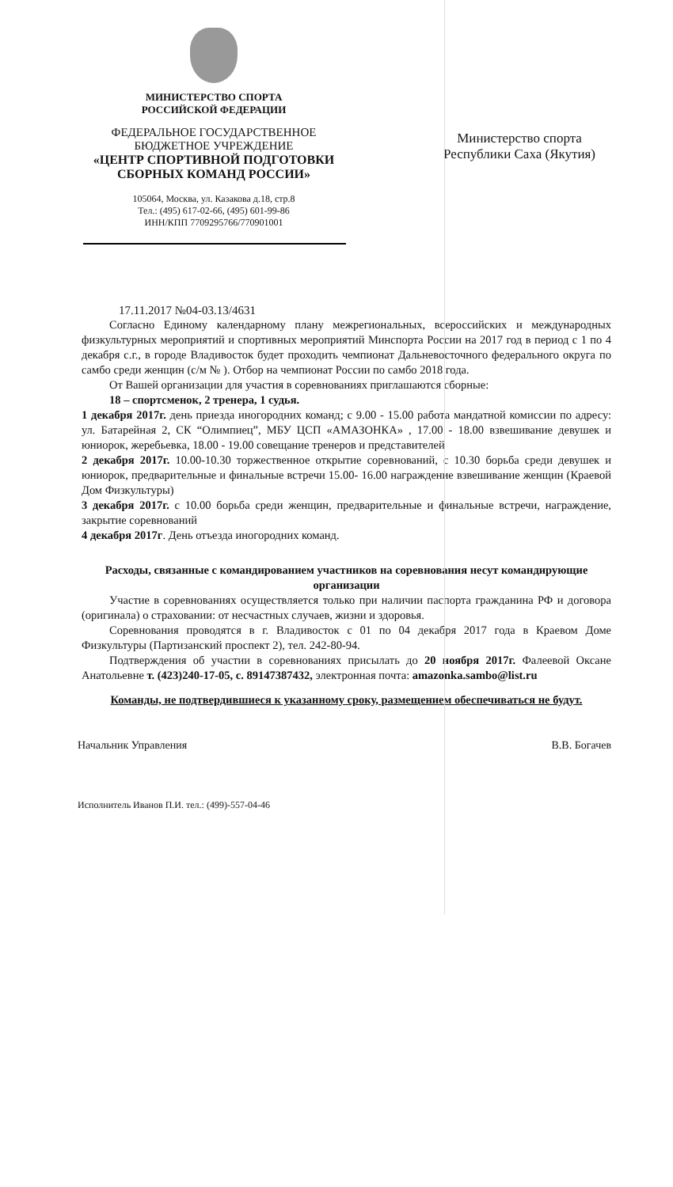МИНИСТЕРСТВО СПОРТА
РОССИЙСКОЙ ФЕДЕРАЦИИ
ФЕДЕРАЛЬНОЕ ГОСУДАРСТВЕННОЕ
БЮДЖЕТНОЕ УЧРЕЖДЕНИЕ
«ЦЕНТР СПОРТИВНОЙ ПОДГОТОВКИ
СБОРНЫХ КОМАНД РОССИИ»
105064, Москва, ул. Казакова д.18, стр.8
Тел.: (495) 617-02-66, (495) 601-99-86
ИНН/КПП 7709295766/770901001
Министерство спорта
Республики Саха (Якутия)
17.11.2017 №04-03.13/4631
Согласно Единому календарному плану межрегиональных, всероссийских и международных физкультурных мероприятий и спортивных мероприятий Минспорта России на 2017 год в период с 1 по 4 декабря с.г., в городе Владивосток будет проходить чемпионат Дальневосточного федерального округа по самбо среди женщин (с/м № ). Отбор на чемпионат России по самбо 2018 года.
От Вашей организации для участия в соревнованиях приглашаются сборные:
18 – спортсменок, 2 тренера, 1 судья.
1 декабря 2017г. день приезда иногородних команд; с 9.00 - 15.00 работа мандатной комиссии по адресу: ул. Батарейная 2, СК “Олимпиец”, МБУ ЦСП «АМАЗОНКА» , 17.00 - 18.00 взвешивание девушек и юниорок, жеребьевка, 18.00 - 19.00 совещание тренеров и представителей
2 декабря 2017г. 10.00-10.30 торжественное открытие соревнований, с 10.30 борьба среди девушек и юниорок, предварительные и финальные встречи 15.00- 16.00 награждение взвешивание женщин (Краевой Дом Физкультуры)
3 декабря 2017г. с 10.00 борьба среди женщин, предварительные и финальные встречи, награждение, закрытие соревнований
4 декабря 2017г. День отъезда иногородних команд.
Расходы, связанные с командированием участников на соревнования несут командирующие организации
Участие в соревнованиях осуществляется только при наличии паспорта гражданина РФ и договора (оригинала) о страховании: от несчастных случаев, жизни и здоровья.
Соревнования проводятся в г. Владивосток с 01 по 04 декабря 2017 года в Краевом Доме Физкультуры (Партизанский проспект 2), тел. 242-80-94.
Подтверждения об участии в соревнованиях присылать до 20 ноября 2017г. Фалеевой Оксане Анатольевне т. (423)240-17-05, с. 89147387432, электронная почта: amazonka.sambo@list.ru
Команды, не подтвердившиеся к указанному сроку, размещением обеспечиваться не будут.
Начальник Управления В.В. Богачев
Исполнитель Иванов П.И. тел.: (499)-557-04-46